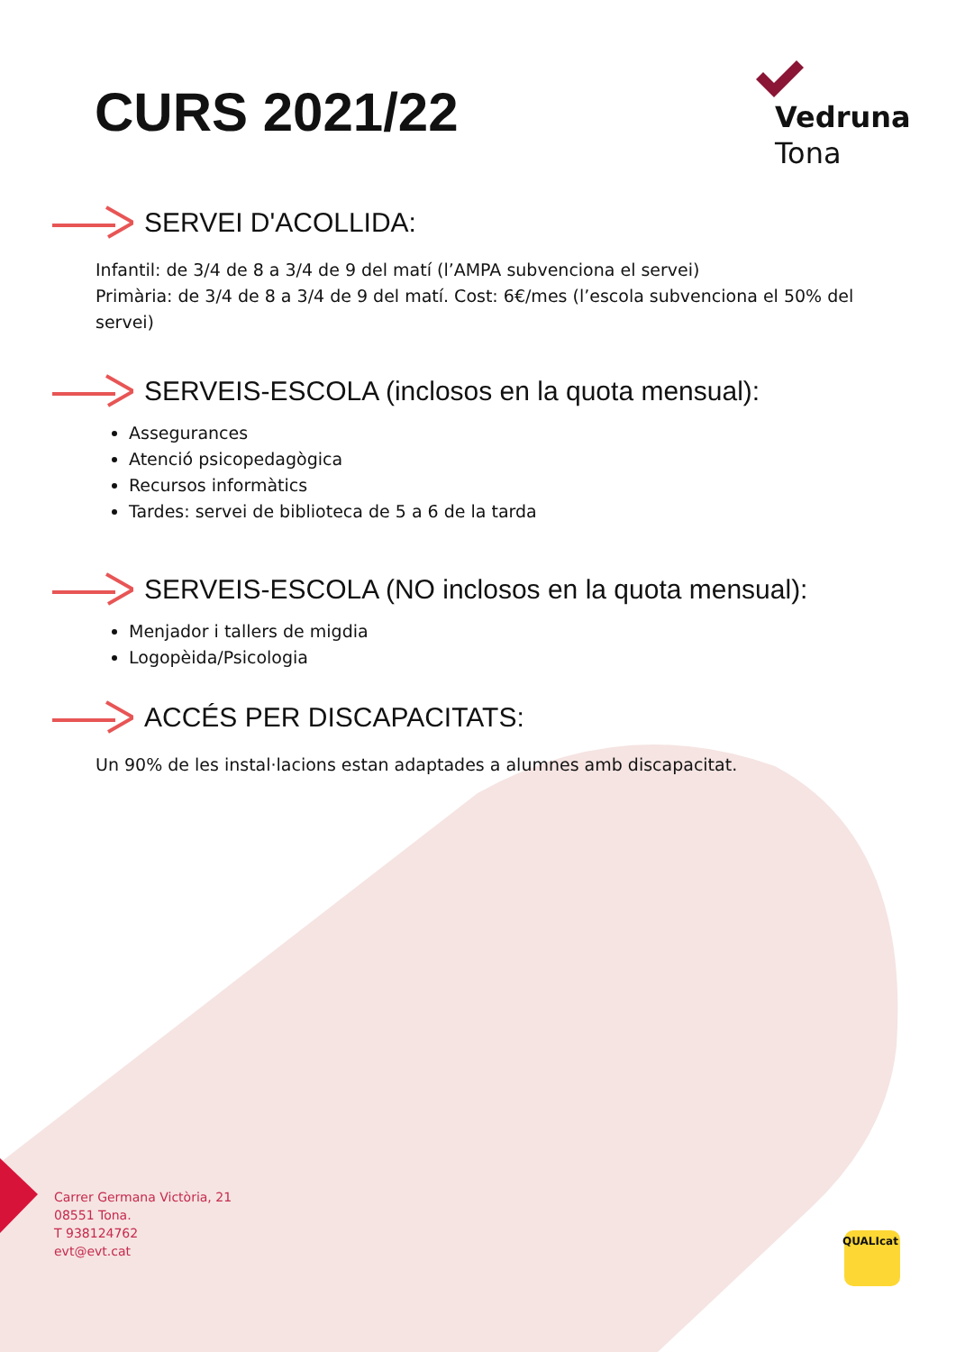CURS 2021/22
Vedruna
Tona
SERVEI D'ACOLLIDA:
Infantil: de 3/4 de 8 a 3/4 de 9 del matí (l’AMPA subvenciona el servei)
Primària: de 3/4 de 8 a 3/4 de 9 del matí. Cost: 6€/mes (l’escola subvenciona el 50% del servei)
SERVEIS-ESCOLA (inclosos en la quota mensual):
Assegurances
Atenció psicopedagògica
Recursos informàtics
Tardes: servei de biblioteca de 5 a 6 de la tarda
SERVEIS-ESCOLA (NO inclosos en la quota mensual):
Menjador i tallers de migdia
Logopèida/Psicologia
ACCÉS PER DISCAPACITATS:
Un 90% de les instal·lacions estan adaptades a alumnes amb discapacitat.
Carrer Germana Victòria, 21
08551 Tona.
T 938124762
evt@evt.cat
QUALIcat